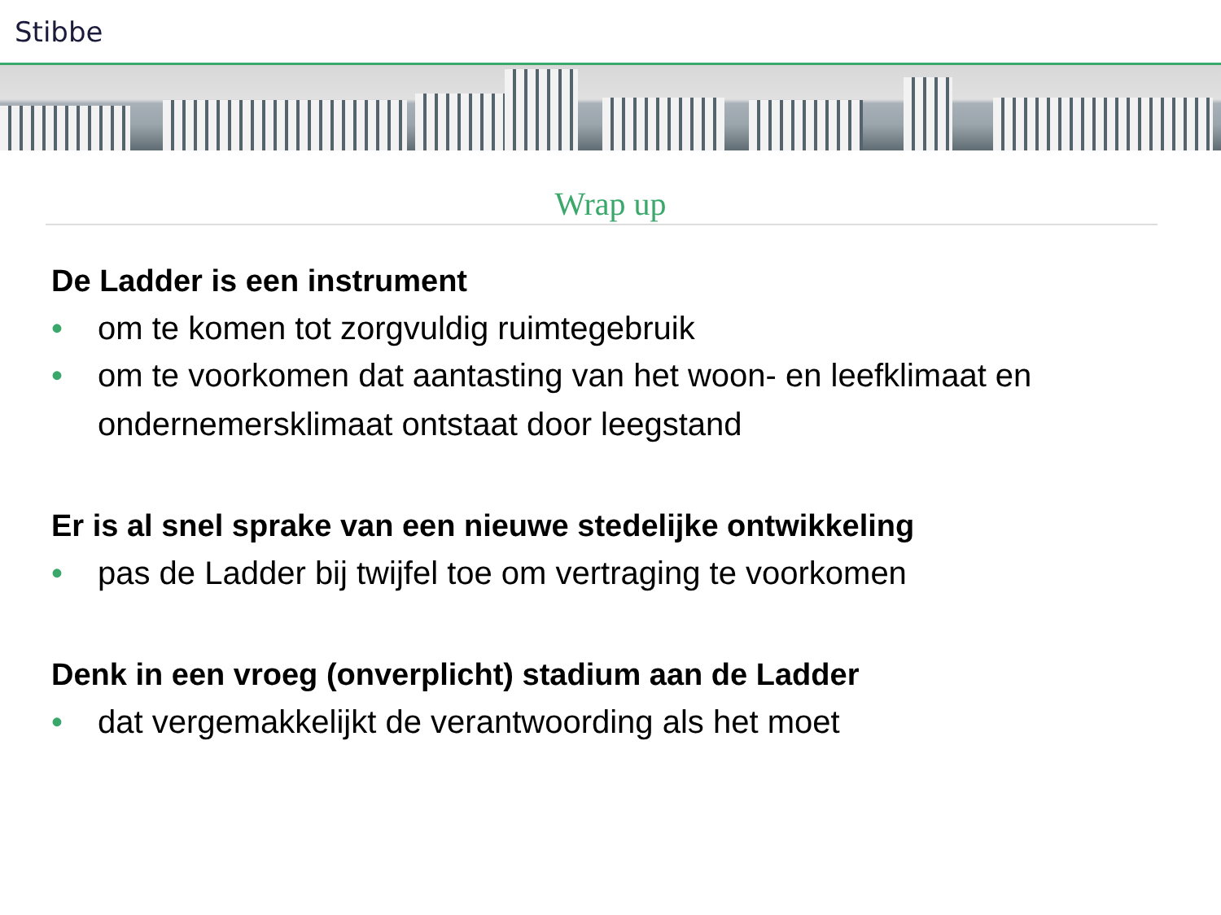Stibbe
Wrap up
De Ladder is een instrument
• om te komen tot zorgvuldig ruimtegebruik
• om te voorkomen dat aantasting van het woon- en leefklimaat en ondernemersklimaat ontstaat door leegstand
Er is al snel sprake van een nieuwe stedelijke ontwikkeling
• pas de Ladder bij twijfel toe om vertraging te voorkomen
Denk in een vroeg (onverplicht) stadium aan de Ladder
• dat vergemakkelijkt de verantwoording als het moet